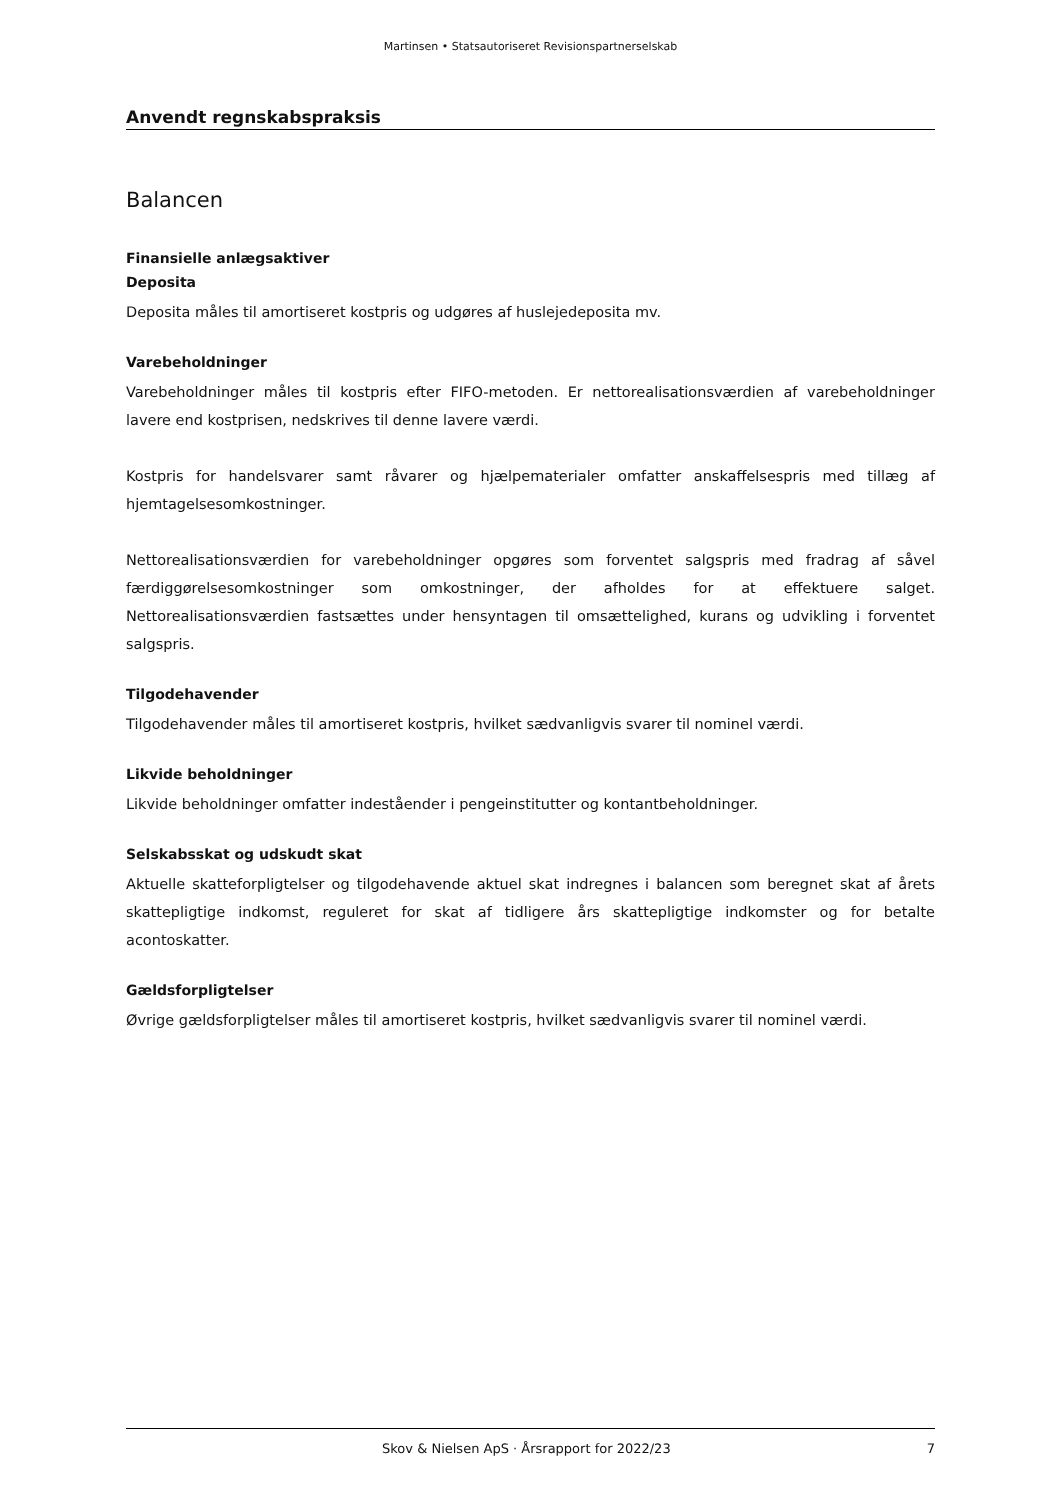Martinsen • Statsautoriseret Revisionspartnerselskab
Anvendt regnskabspraksis
Balancen
Finansielle anlægsaktiver
Deposita
Deposita måles til amortiseret kostpris og udgøres af huslejedeposita mv.
Varebeholdninger
Varebeholdninger måles til kostpris efter FIFO-metoden. Er nettorealisationsværdien af varebeholdninger lavere end kostprisen, nedskrives til denne lavere værdi.
Kostpris for handelsvarer samt råvarer og hjælpematerialer omfatter anskaffelsespris med tillæg af hjemtagelsesomkostninger.
Nettorealisationsværdien for varebeholdninger opgøres som forventet salgspris med fradrag af såvel færdiggørelsesomkostninger som omkostninger, der afholdes for at effektuere salget. Nettorealisationsværdien fastsættes under hensyntagen til omsættelighed, kurans og udvikling i forventet salgspris.
Tilgodehavender
Tilgodehavender måles til amortiseret kostpris, hvilket sædvanligvis svarer til nominel værdi.
Likvide beholdninger
Likvide beholdninger omfatter indeståender i pengeinstitutter og kontantbeholdninger.
Selskabsskat og udskudt skat
Aktuelle skatteforpligtelser og tilgodehavende aktuel skat indregnes i balancen som beregnet skat af årets skattepligtige indkomst, reguleret for skat af tidligere års skattepligtige indkomster og for betalte acontoskatter.
Gældsforpligtelser
Øvrige gældsforpligtelser måles til amortiseret kostpris, hvilket sædvanligvis svarer til nominel værdi.
Skov & Nielsen ApS · Årsrapport for 2022/23 7